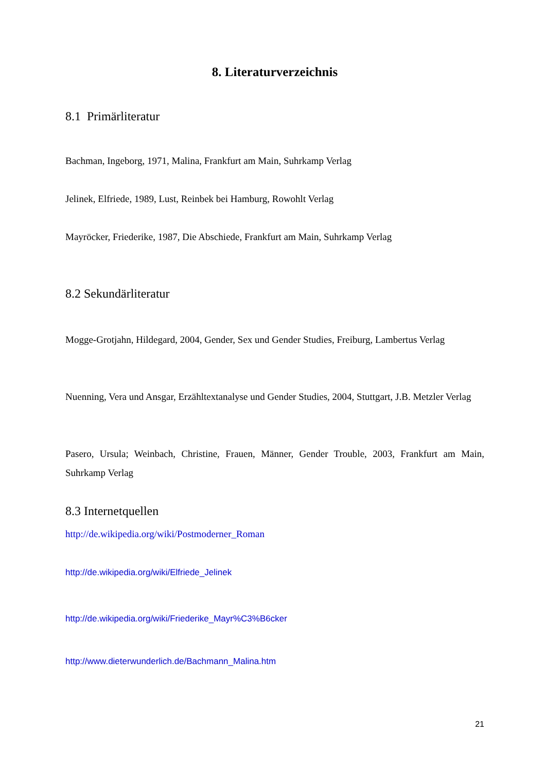8. Literaturverzeichnis
8.1 Primärliteratur
Bachman, Ingeborg, 1971, Malina, Frankfurt am Main, Suhrkamp Verlag
Jelinek, Elfriede, 1989, Lust, Reinbek bei Hamburg, Rowohlt Verlag
Mayröcker, Friederike, 1987, Die Abschiede, Frankfurt am Main, Suhrkamp Verlag
8.2 Sekundärliteratur
Mogge-Grotjahn, Hildegard, 2004, Gender, Sex und Gender Studies, Freiburg, Lambertus Verlag
Nuenning, Vera und Ansgar, Erzähltextanalyse und Gender Studies, 2004, Stuttgart, J.B. Metzler Verlag
Pasero, Ursula; Weinbach, Christine, Frauen, Männer, Gender Trouble, 2003, Frankfurt am Main, Suhrkamp Verlag
8.3 Internetquellen
http://de.wikipedia.org/wiki/Postmoderner_Roman
http://de.wikipedia.org/wiki/Elfriede_Jelinek
http://de.wikipedia.org/wiki/Friederike_Mayr%C3%B6cker
http://www.dieterwunderlich.de/Bachmann_Malina.htm
21